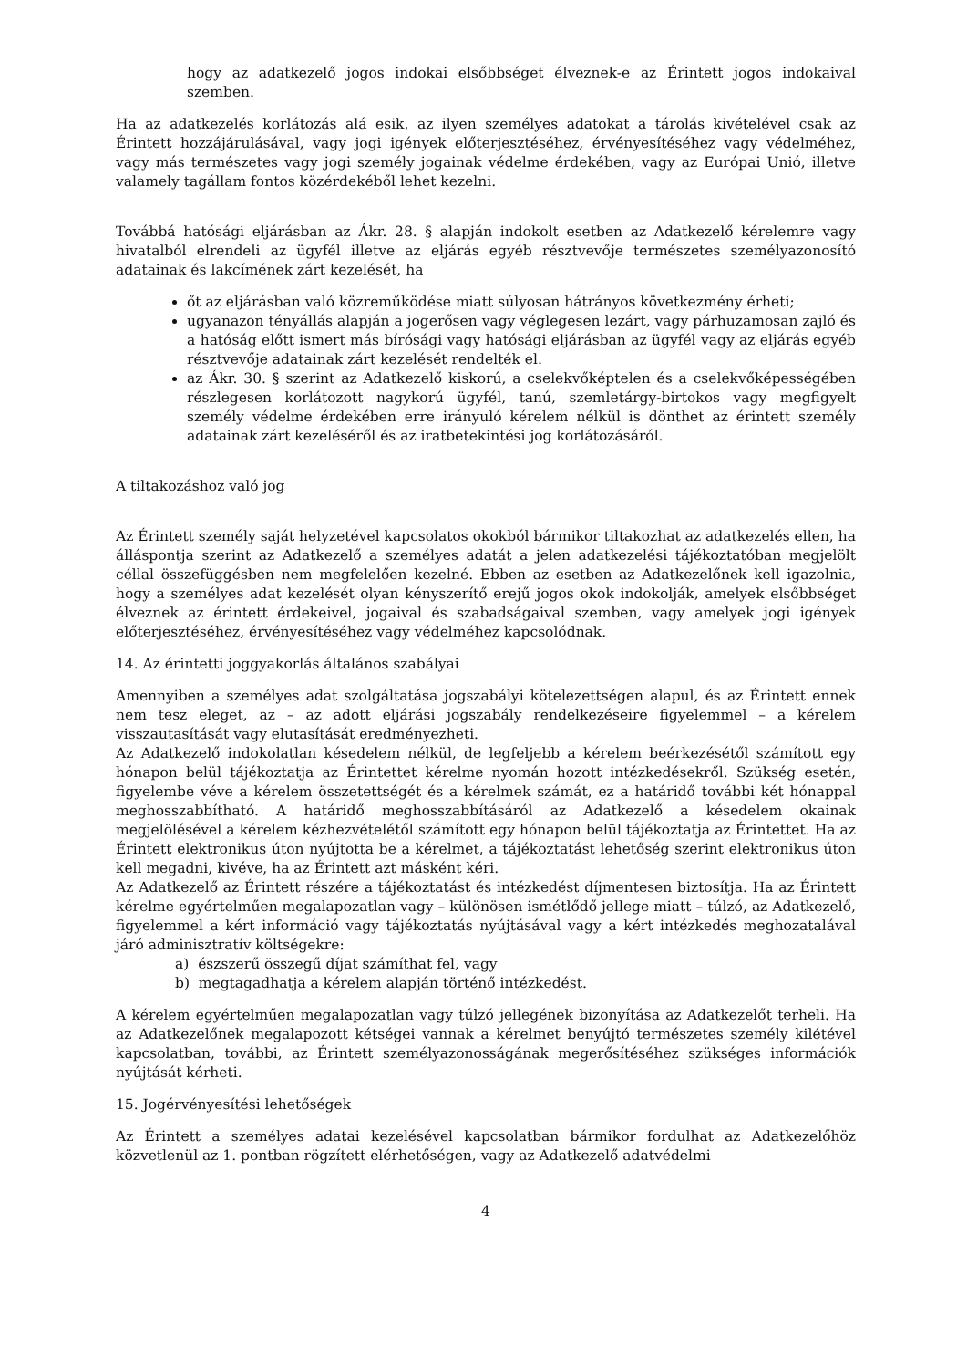hogy az adatkezelő jogos indokai elsőbbséget élveznek-e az Érintett jogos indokaival szemben.
Ha az adatkezelés korlátozás alá esik, az ilyen személyes adatokat a tárolás kivételével csak az Érintett hozzájárulásával, vagy jogi igények előterjesztéséhez, érvényesítéséhez vagy védelméhez, vagy más természetes vagy jogi személy jogainak védelme érdekében, vagy az Európai Unió, illetve valamely tagállam fontos közérdekéből lehet kezelni.
Továbbá hatósági eljárásban az Ákr. 28. § alapján indokolt esetben az Adatkezelő kérelemre vagy hivatalból elrendeli az ügyfél illetve az eljárás egyéb résztvevője természetes személyazonosító adatainak és lakcímének zárt kezelését, ha
őt az eljárásban való közreműködése miatt súlyosan hátrányos következmény érheti;
ugyanazon tényállás alapján a jogerősen vagy véglegesen lezárt, vagy párhuzamosan zajló és a hatóság előtt ismert más bírósági vagy hatósági eljárásban az ügyfél vagy az eljárás egyéb résztvevője adatainak zárt kezelését rendelték el.
az Ákr. 30. § szerint az Adatkezelő kiskorú, a cselekvőképtelen és a cselekvőképességében részlegesen korlátozott nagykorú ügyfél, tanú, szemletárgy-birtokos vagy megfigyelt személy védelme érdekében erre irányuló kérelem nélkül is dönthet az érintett személy adatainak zárt kezeléséről és az iratbetekintési jog korlátozásáról.
A tiltakozáshoz való jog
Az Érintett személy saját helyzetével kapcsolatos okokból bármikor tiltakozhat az adatkezelés ellen, ha álláspontja szerint az Adatkezelő a személyes adatát a jelen adatkezelési tájékoztatóban megjelölt céllal összefüggésben nem megfelelően kezelné. Ebben az esetben az Adatkezelőnek kell igazolnia, hogy a személyes adat kezelését olyan kényszerítő erejű jogos okok indokolják, amelyek elsőbbséget élveznek az érintett érdekeivel, jogaival és szabadságaival szemben, vagy amelyek jogi igények előterjesztéséhez, érvényesítéséhez vagy védelméhez kapcsolódnak.
14. Az érintetti joggyakorlás általános szabályai
Amennyiben a személyes adat szolgáltatása jogszabályi kötelezettségen alapul, és az Érintett ennek nem tesz eleget, az – az adott eljárási jogszabály rendelkezéseire figyelemmel – a kérelem visszautasítását vagy elutasítását eredményezheti.
Az Adatkezelő indokolatlan késedelem nélkül, de legfeljebb a kérelem beérkezésétől számított egy hónapon belül tájékoztatja az Érintettet kérelme nyomán hozott intézkedésekről. Szükség esetén, figyelembe véve a kérelem összetettségét és a kérelmek számát, ez a határidő további két hónappal meghosszabbítható. A határidő meghosszabbításáról az Adatkezelő a késedelem okainak megjelölésével a kérelem kézhezvételétől számított egy hónapon belül tájékoztatja az Érintettet. Ha az Érintett elektronikus úton nyújtotta be a kérelmet, a tájékoztatást lehetőség szerint elektronikus úton kell megadni, kivéve, ha az Érintett azt másként kéri.
Az Adatkezelő az Érintett részére a tájékoztatást és intézkedést díjmentesen biztosítja. Ha az Érintett kérelme egyértelműen megalapozatlan vagy – különösen ismétlődő jellege miatt – túlzó, az Adatkezelő, figyelemmel a kért információ vagy tájékoztatás nyújtásával vagy a kért intézkedés meghozatalával járó adminisztratív költségekre:
a) észszerű összegű díjat számíthat fel, vagy
b) megtagadhatja a kérelem alapján történő intézkedést.
A kérelem egyértelműen megalapozatlan vagy túlzó jellegének bizonyítása az Adatkezelőt terheli. Ha az Adatkezelőnek megalapozott kétségei vannak a kérelmet benyújtó természetes személy kilétével kapcsolatban, további, az Érintett személyazonosságának megerősítéséhez szükséges információk nyújtását kérheti.
15. Jogérvényesítési lehetőségek
Az Érintett a személyes adatai kezelésével kapcsolatban bármikor fordulhat az Adatkezelőhöz közvetlenül az 1. pontban rögzített elérhetőségen, vagy az Adatkezelő adatvédelmi
4